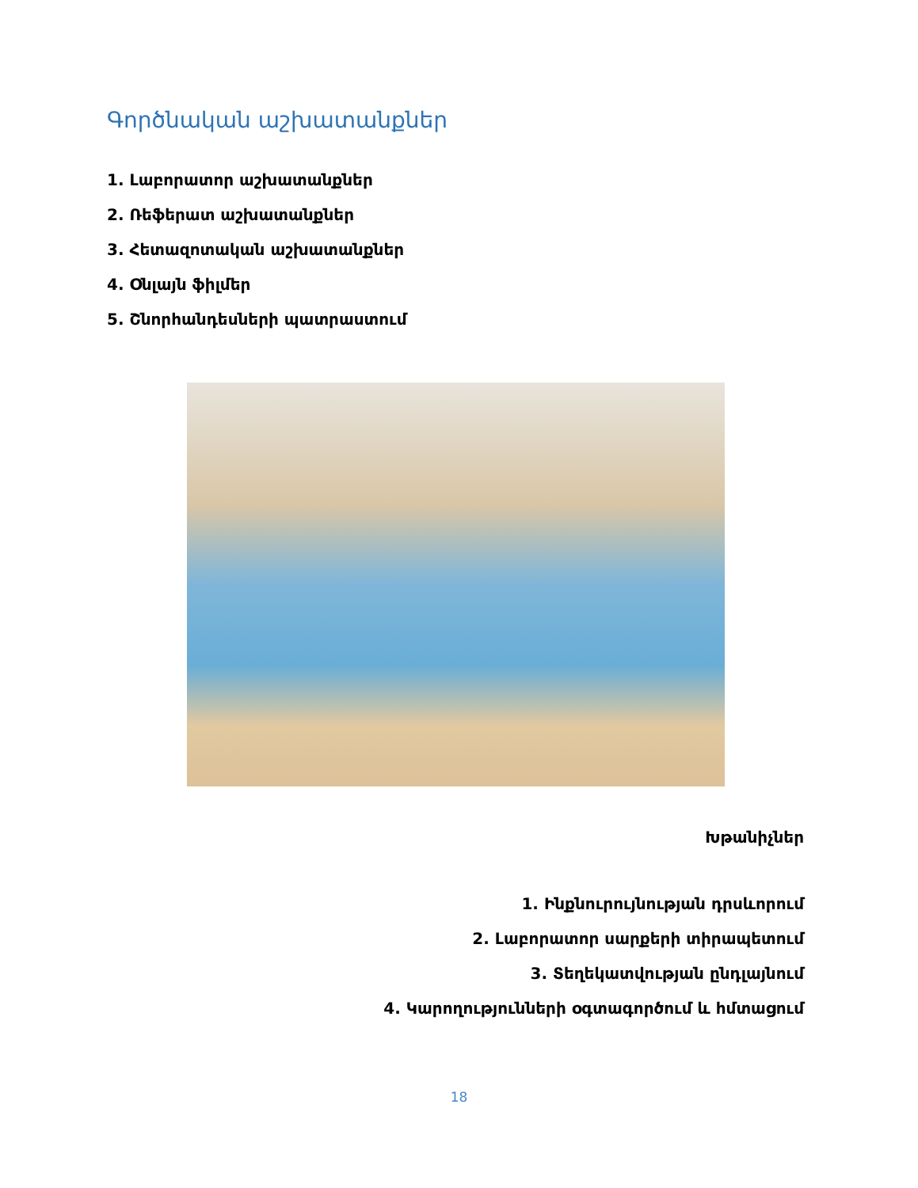Գործնական աշխատանքներ
1. Լաբորատոր աշխատանքներ
2. Ռեֆերատ աշխատանքներ
3. Հետազոտական աշխատանքներ
4. Օնլայն ֆիլմեր
5. Շնորհանդեսների պատրաստում
Խթանիչներ
1. Ինքնուրույնության դրսևորում
2. Լաբորատոր սարքերի տիրապետում
3. Տեղեկատվության ընդլայնում
4. Կարողությունների օգտագործում և հմտացում
18